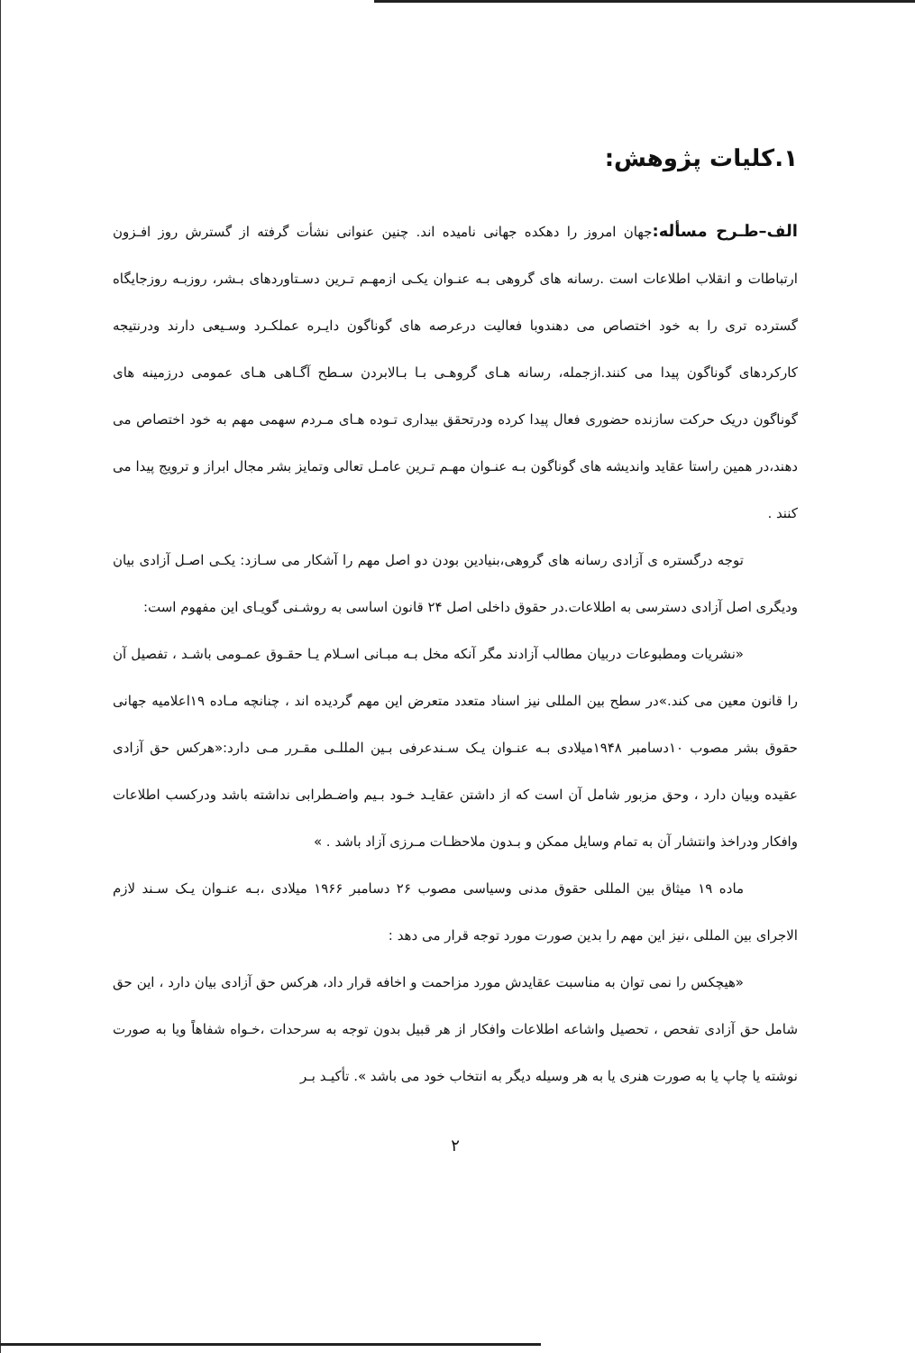۱.کلیات پژوهش:
الف–طـرح مسأله: جهان امروز را دهکده جهانی نامیده اند. چنین عنوانی نشأت گرفته از گسترش روز افـزون ارتباطات و انقلاب اطلاعات است .رسانه های گروهی بـه عنـوان یکـی ازمهـم تـرین دسـتاوردهای بـشر، روزبـه روزجایگاه گسترده تری را به خود اختصاص می دهندوبا فعالیت درعرصه های گوناگون دایـره عملکـرد وسـیعی دارند ودرنتیجه کارکردهای گوناگون پیدا می کنند.ازجمله، رسانه هـای گروهـی بـا بـالابردن سـطح آگـاهی هـای عمومی درزمینه های گوناگون دریک حرکت سازنده حضوری فعال پیدا کرده ودرتحقق بیداری تـوده هـای مـردم سهمی مهم به خود اختصاص می دهند،در همین راستا عقاید واندیشه های گوناگون بـه عنـوان مهـم تـرین عامـل تعالی وتمایز بشر مجال ابراز و ترویج پیدا می کنند .
توجه درگستره ی آزادی رسانه های گروهی،بنیادین بودن دو اصل مهم را آشکار می سـازد: یکـی اصـل آزادی بیان ودیگری اصل آزادی دسترسی به اطلاعات.در حقوق داخلی اصل ۲۴ قانون اساسی به روشـنی گویـای این مفهوم است:
«نشریات ومطبوعات دربیان مطالب آزادند مگر آنکه مخل بـه مبـانی اسـلام یـا حقـوق عمـومی باشـد ، تفصیل آن را قانون معین می کند.»در سطح بین المللی نیز اسناد متعدد متعرض این مهم گردیده اند ، چنانچه مـاده ۱۹اعلامیه جهانی حقوق بشر مصوب ۱۰دسامبر ۱۹۴۸میلادی بـه عنـوان یـک سـندعرفی بـین المللـی مقـرر مـی دارد:«هرکس حق آزادی عقیده وبیان دارد ، وحق مزبور شامل آن است که از داشتن عقایـد خـود بـیم واضـطرابی نداشته باشد ودرکسب اطلاعات وافکار ودراخذ وانتشار آن به تمام وسایل ممکن و بـدون ملاحظـات مـرزی آزاد باشد . »
ماده ۱۹ میثاق بین المللی حقوق مدنی وسیاسی مصوب ۲۶ دسامبر ۱۹۶۶ میلادی ،بـه عنـوان یـک سـند لازم الاجرای بین المللی ،نیز این مهم را بدین صورت مورد توجه قرار می دهد :
«هیچکس را نمی توان به مناسبت عقایدش مورد مزاحمت و اخافه قرار داد، هرکس حق آزادی بیان دارد ، این حق شامل حق آزادی تفحص ، تحصیل واشاعه اطلاعات وافکار از هر قبیل بدون توجه به سرحدات ،خـواه شفاهاً ویا به صورت نوشته یا چاپ یا به صورت هنری یا به هر وسیله دیگر به انتخاب خود می باشد ». تأکیـد بـر
۲